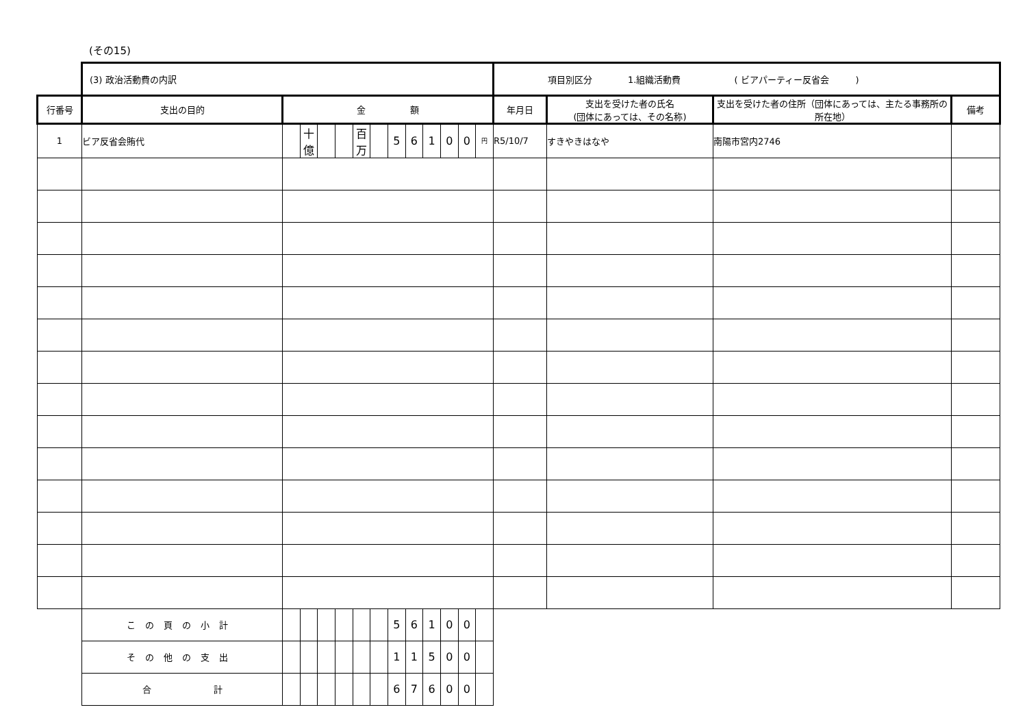(その15)
| | (3) 政治活動費の内訳 | | | | | | | | | | | | | 項目別区分 1.組織活動費 ( ビアパーティー反省会 ) | | | |
| 行番号 | 支出の目的 | 金 額 | | | | | | | | | | | | 年月日 | 支出を受けた者の氏名 (団体にあっては、その名称) | 支出を受けた者の住所（団体にあっては、主たる事務所の所在地） | 備考 |
| 1 | ビア反省会賄代 | | 十億 | | | 百万 | | 5 | 6 | 1 | 0 | 0 | 円 | R5/10/7 | すきやきはなや | 南陽市宮内2746 | |
| | この頁の小計 | | | | | | | 5 | 6 | 1 | 0 | 0 | | | | | |
| | その他の支出 | | | | | | | 1 | 1 | 5 | 0 | 0 | | | | | |
| | 合 計 | | | | | | | 6 | 7 | 6 | 0 | 0 | | | | | |